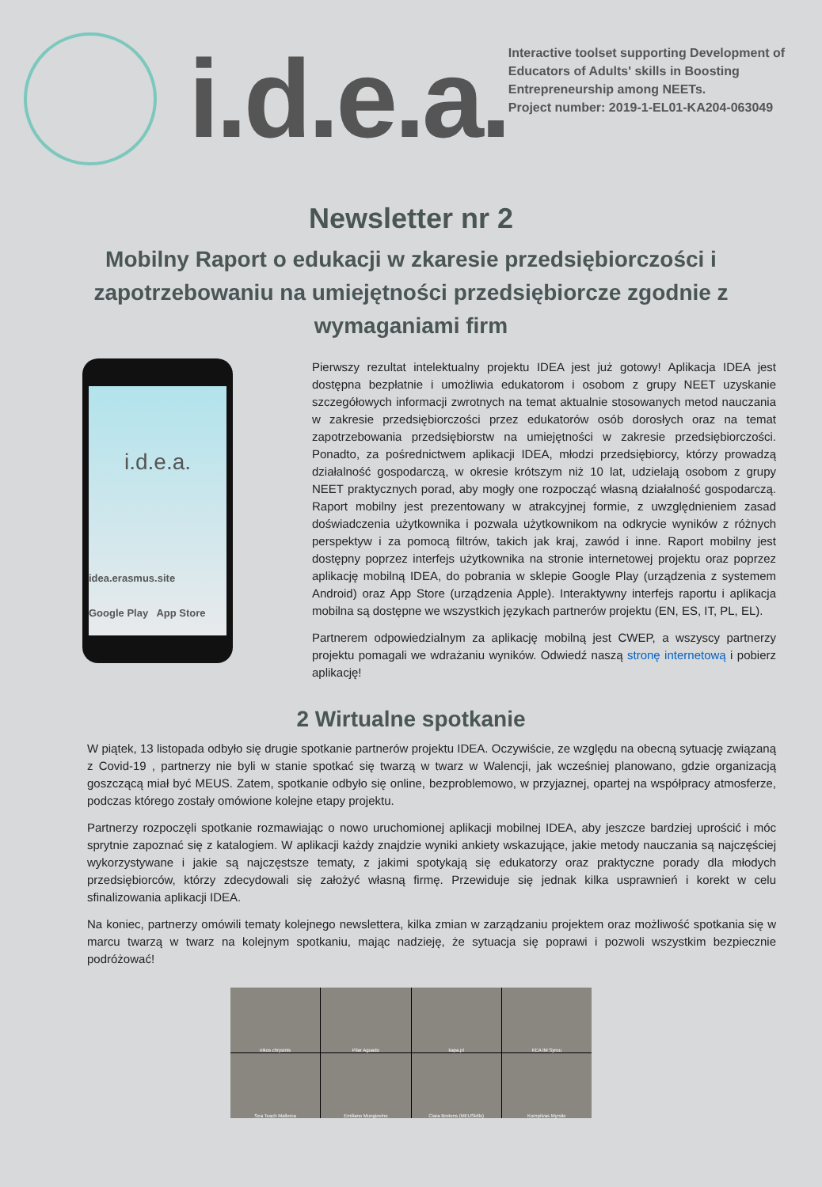i.d.e.a.
Interactive toolset supporting Development of Educators of Adults' skills in Boosting Entrepreneurship among NEETs.
Project number: 2019-1-EL01-KA204-063049
Newsletter nr 2
Mobilny Raport o edukacji w zkaresie przedsiębiorczości i zapotrzebowaniu na umiejętności przedsiębiorcze zgodnie z wymaganiami firm
i.d.e.a.
idea.erasmus.site
Google Play App Store
Pierwszy rezultat intelektualny projektu IDEA jest już gotowy! Aplikacja IDEA jest dostępna bezpłatnie i umożliwia edukatorom i osobom z grupy NEET uzyskanie szczegółowych informacji zwrotnych na temat aktualnie stosowanych metod nauczania w zakresie przedsiębiorczości przez edukatorów osób dorosłych oraz na temat zapotrzebowania przedsiębiorstw na umiejętności w zakresie przedsiębiorczości. Ponadto, za pośrednictwem aplikacji IDEA, młodzi przedsiębiorcy, którzy prowadzą działalność gospodarczą, w okresie krótszym niż 10 lat, udzielają osobom z grupy NEET praktycznych porad, aby mogły one rozpocząć własną działalność gospodarczą. Raport mobilny jest prezentowany w atrakcyjnej formie, z uwzględnieniem zasad doświadczenia użytkownika i pozwala użytkownikom na odkrycie wyników z różnych perspektyw i za pomocą filtrów, takich jak kraj, zawód i inne. Raport mobilny jest dostępny poprzez interfejs użytkownika na stronie internetowej projektu oraz poprzez aplikację mobilną IDEA, do pobrania w sklepie Google Play (urządzenia z systemem Android) oraz App Store (urządzenia Apple). Interaktywny interfejs raportu i aplikacja mobilna są dostępne we wszystkich językach partnerów projektu (EN, ES, IT, PL, EL).
Partnerem odpowiedzialnym za aplikację mobilną jest CWEP, a wszyscy partnerzy projektu pomagali we wdrażaniu wyników. Odwiedź naszą stronę internetową i pobierz aplikację!
2 Wirtualne spotkanie
W piątek, 13 listopada odbyło się drugie spotkanie partnerów projektu IDEA. Oczywiście, ze względu na obecną sytuację związaną z Covid-19 , partnerzy nie byli w stanie spotkać się twarzą w twarz w Walencji, jak wcześniej planowano, gdzie organizacją goszczącą miał być MEUS. Zatem, spotkanie odbyło się online, bezproblemowo, w przyjaznej, opartej na współpracy atmosferze, podczas którego zostały omówione kolejne etapy projektu.
Partnerzy rozpoczęli spotkanie rozmawiając o nowo uruchomionej aplikacji mobilnej IDEA, aby jeszcze bardziej uprościć i móc sprytnie zapoznać się z katalogiem. W aplikacji każdy znajdzie wyniki ankiety wskazujące, jakie metody nauczania są najczęściej wykorzystywane i jakie są najczęstsze tematy, z jakimi spotykają się edukatorzy oraz praktyczne porady dla młodych przedsiębiorców, którzy zdecydowali się założyć własną firmę. Przewiduje się jednak kilka usprawnień i korekt w celu sfinalizowania aplikacji IDEA.
Na koniec, partnerzy omówili tematy kolejnego newslettera, kilka zmian w zarządzaniu projektem oraz możliwość spotkania się w marcu twarzą w twarz na kolejnym spotkaniu, mając nadzieję, że sytuacja się poprawi i pozwoli wszystkim bezpiecznie podróżować!
nikos chrysinis
Pilar Aguado
kapa.pl
KEA IM Syrou
Sea Teach Mallorca
Emiliano Mungiovino
Ciara Brotons (MEUSkills)
Kornpilvas Myrsile